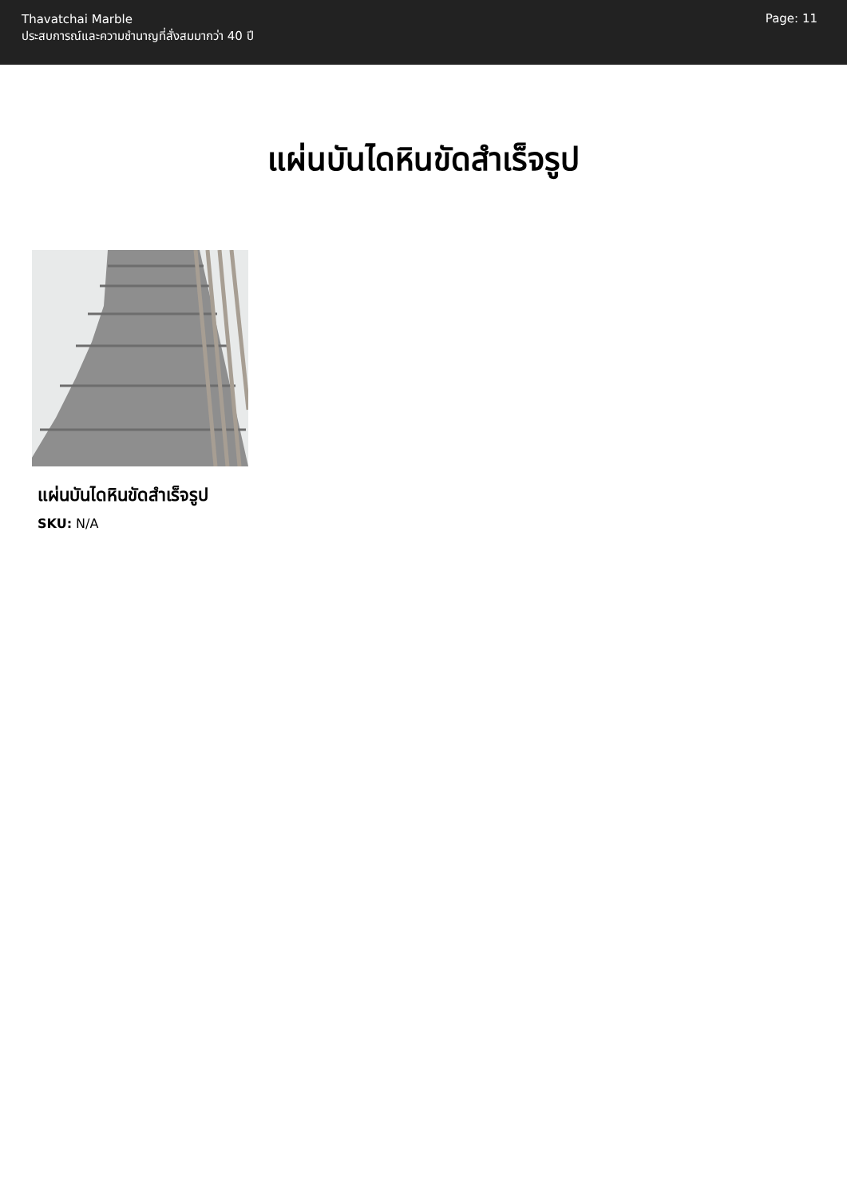Thavatchai Marble
ประสบการณ์และความชำนาญที่สั่งสมมากว่า 40 ปี
Page: 11
แผ่นบันไดหินขัดสำเร็จรูป
แผ่นบันไดหินขัดสำเร็จรูป
SKU: N/A